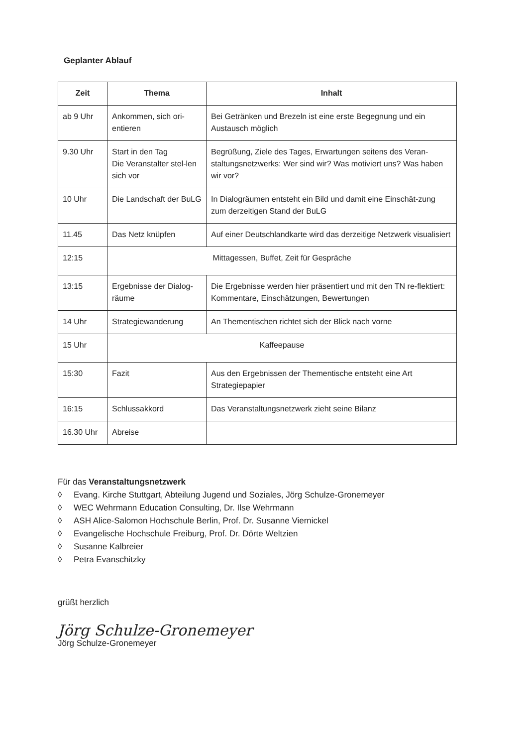Geplanter Ablauf
| Zeit | Thema | Inhalt |
| --- | --- | --- |
| ab 9 Uhr | Ankommen, sich ori-entieren | Bei Getränken und Brezeln ist eine erste Begegnung und ein Austausch möglich |
| 9.30 Uhr | Start in den Tag Die Veranstalter stel-len sich vor | Begrüßung, Ziele des Tages, Erwartungen seitens des Veran-staltungsnetzwerks: Wer sind wir? Was motiviert uns? Was haben wir vor? |
| 10 Uhr | Die Landschaft der BuLG | In Dialogräumen entsteht ein Bild und damit eine Einschät-zung zum derzeitigen Stand der BuLG |
| 11.45 | Das Netz knüpfen | Auf einer Deutschlandkarte wird das derzeitige Netzwerk visualisiert |
| 12:15 | Mittagessen, Buffet, Zeit für Gespräche | |
| 13:15 | Ergebnisse der Dialog-räume | Die Ergebnisse werden hier präsentiert und mit den TN re-flektiert: Kommentare, Einschätzungen, Bewertungen |
| 14 Uhr | Strategiewanderung | An Thementischen richtet sich der Blick nach vorne |
| 15 Uhr | Kaffeepause | |
| 15:30 | Fazit | Aus den Ergebnissen der Thementische entsteht eine Art Strategiepapier |
| 16:15 | Schlussakkord | Das Veranstaltungsnetzwerk zieht seine Bilanz |
| 16.30 Uhr | Abreise | |
Für das Veranstaltungsnetzwerk
◊ Evang. Kirche Stuttgart, Abteilung Jugend und Soziales, Jörg Schulze-Gronemeyer
◊ WEC Wehrmann Education Consulting, Dr. Ilse Wehrmann
◊ ASH Alice-Salomon Hochschule Berlin, Prof. Dr. Susanne Viernickel
◊ Evangelische Hochschule Freiburg, Prof. Dr. Dörte Weltzien
◊ Susanne Kalbreier
◊ Petra Evanschitzky
grüßt herzlich
Jörg Schulze-Gronemeyer
Jörg Schulze-Gronemeyer